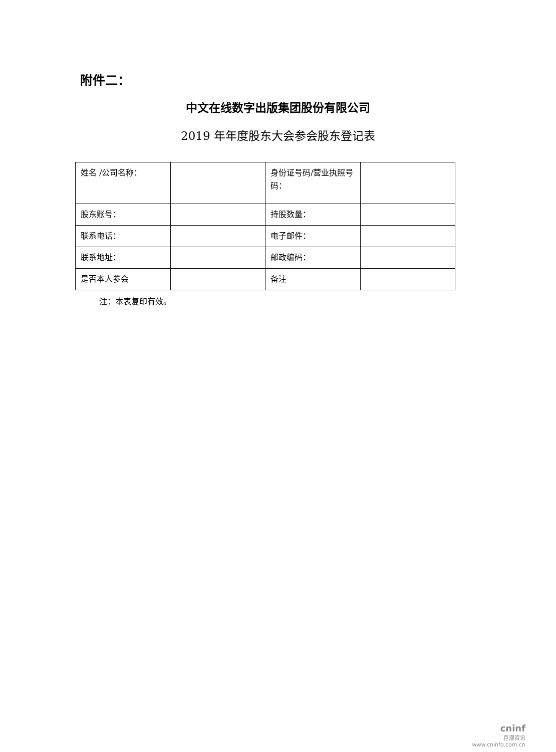附件二：
中文在线数字出版集团股份有限公司
2019 年年度股东大会参会股东登记表
| 姓名 /公司名称： | | 身份证号码/营业执照号码： | |
| 股东账号： | | 持股数量： | |
| 联系电话： | | 电子邮件： | |
| 联系地址： | | 邮政编码： | |
| 是否本人参会 | | 备注 | |
注：本表复印有效。
cninf
巨潮资讯
www.cninfo.com.cn